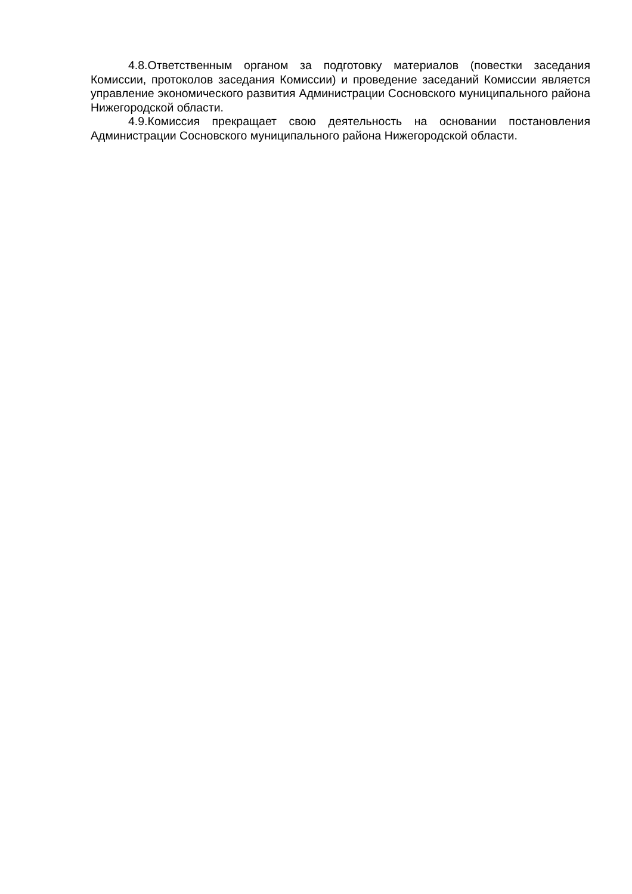4.8.Ответственным органом за подготовку материалов (повестки заседания Комиссии, протоколов заседания Комиссии) и проведение заседаний Комиссии является управление экономического развития Администрации Сосновского муниципального района Нижегородской области.
4.9.Комиссия прекращает свою деятельность на основании постановления Администрации Сосновского муниципального района Нижегородской области.